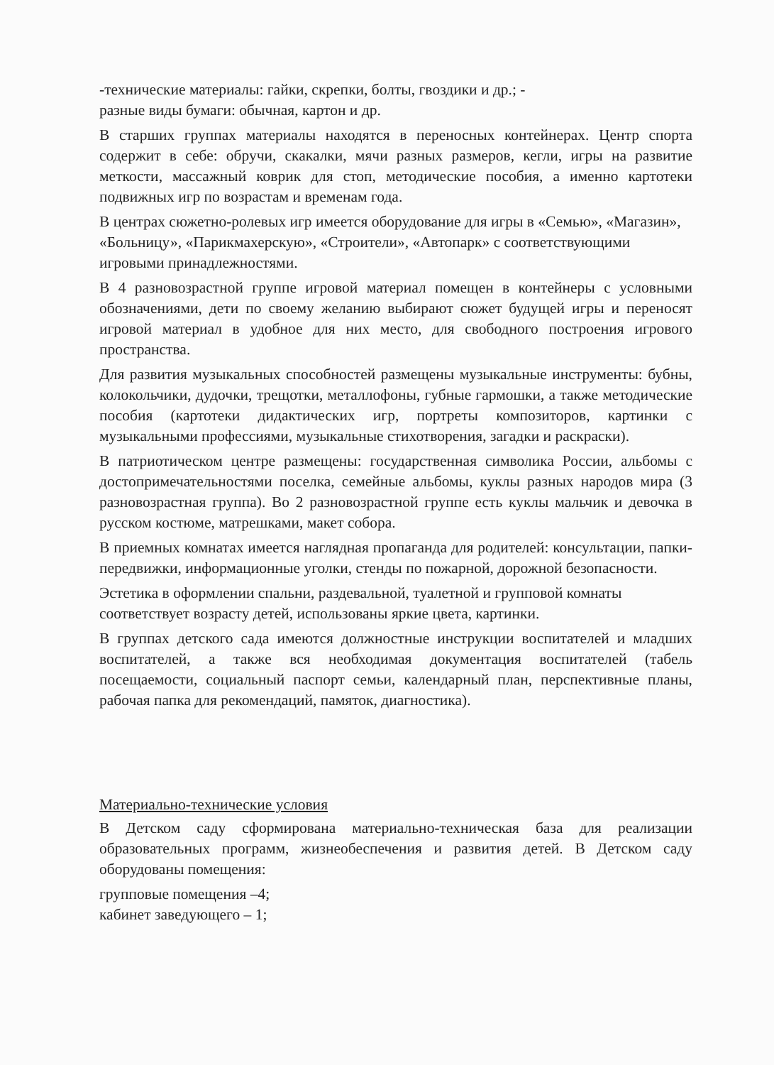-технические материалы: гайки, скрепки, болты, гвоздики и др.; -
разные виды бумаги: обычная, картон и др.
В старших группах материалы находятся в переносных контейнерах. Центр спорта содержит в себе: обручи, скакалки, мячи разных размеров, кегли, игры на развитие меткости, массажный коврик для стоп, методические пособия, а именно картотеки подвижных игр по возрастам и временам года.
В центрах сюжетно-ролевых игр имеется оборудование для игры в «Семью», «Магазин», «Больницу», «Парикмахерскую», «Строители», «Автопарк» с соответствующими игровыми принадлежностями.
В 4 разновозрастной группе игровой материал помещен в контейнеры с условными обозначениями, дети по своему желанию выбирают сюжет будущей игры и переносят игровой материал в удобное для них место, для свободного построения игрового пространства.
Для развития музыкальных способностей размещены музыкальные инструменты: бубны, колокольчики, дудочки, трещотки, металлофоны, губные гармошки, а также методические пособия (картотеки дидактических игр, портреты композиторов, картинки с музыкальными профессиями, музыкальные стихотворения, загадки и раскраски).
В патриотическом центре размещены: государственная символика России, альбомы с достопримечательностями поселка, семейные альбомы, куклы разных народов мира (3 разновозрастная группа). Во 2 разновозрастной группе есть куклы мальчик и девочка в русском костюме, матрешками, макет собора.
В приемных комнатах имеется наглядная пропаганда для родителей: консультации, папки-передвижки, информационные уголки, стенды по пожарной, дорожной безопасности.
Эстетика в оформлении спальни, раздевальной, туалетной и групповой комнаты соответствует возрасту детей, использованы яркие цвета, картинки.
В группах детского сада имеются должностные инструкции воспитателей и младших воспитателей, а также вся необходимая документация воспитателей (табель посещаемости, социальный паспорт семьи, календарный план, перспективные планы, рабочая папка для рекомендаций, памяток, диагностика).
Материально-технические условия
В Детском саду сформирована материально-техническая база для реализации образовательных программ, жизнеобеспечения и развития детей. В Детском саду оборудованы помещения:
групповые помещения –4;
кабинет заведующего – 1;